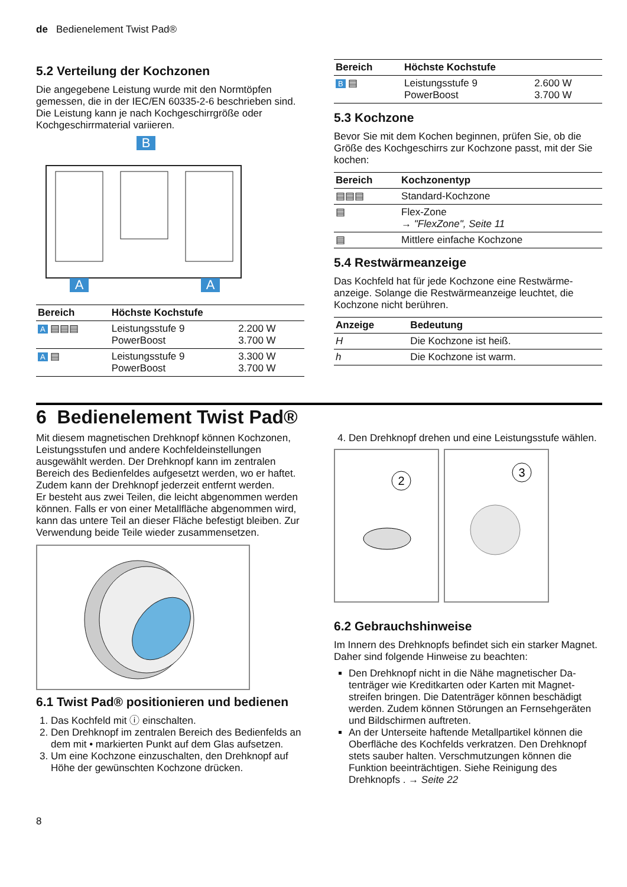de Bedienelement Twist Pad®
5.2 Verteilung der Kochzonen
Die angegebene Leistung wurde mit den Normtöpfen gemessen, die in der IEC/EN 60335-2-6 beschrieben sind. Die Leistung kann je nach Kochgeschirrgröße oder Kochgeschirrmaterial variieren.
B
A
A
| Bereich | Höchste Kochstufe | |
| --- | --- | --- |
| A ▤▤▤ | Leistungsstufe 9 PowerBoost | 2.200 W 3.700 W |
| A ▤ | Leistungsstufe 9 PowerBoost | 3.300 W 3.700 W |
| Bereich | Höchste Kochstufe | |
| --- | --- | --- |
| B ▤ | Leistungsstufe 9 PowerBoost | 2.600 W 3.700 W |
5.3 Kochzone
Bevor Sie mit dem Kochen beginnen, prüfen Sie, ob die Größe des Kochgeschirrs zur Kochzone passt, mit der Sie kochen:
| Bereich | Kochzonentyp |
| --- | --- |
| ▤▤▤ | Standard-Kochzone |
| ▤ | Flex-Zone → "FlexZone", Seite 11 |
| ▤ | Mittlere einfache Kochzone |
5.4 Restwärmeanzeige
Das Kochfeld hat für jede Kochzone eine Restwärme­anzeige. Solange die Restwärmeanzeige leuchtet, die Kochzone nicht berühren.
| Anzeige | Bedeutung |
| --- | --- |
| H | Die Kochzone ist heiß. |
| h | Die Kochzone ist warm. |
6 Bedienelement Twist Pad®
Mit diesem magnetischen Drehknopf können Kochzo­nen, Leistungsstufen und andere Kochfeldeinstellungen ausgewählt werden. Der Drehknopf kann im zentralen Bereich des Bedienfeldes aufgesetzt werden, wo er haftet. Zudem kann der Drehknopf jederzeit entfernt werden.
Er besteht aus zwei Teilen, die leicht abgenommen werden können. Falls er von einer Metallfläche abge­nommen wird, kann das untere Teil an dieser Fläche befestigt bleiben. Zur Verwendung beide Teile wieder zusammensetzen.
6.1 Twist Pad® positionieren und bedienen
1. Das Kochfeld mit ⓘ einschalten.
2. Den Drehknopf im zentralen Bereich des Bedien­felds an dem mit • markierten Punkt auf dem Glas aufsetzen.
3. Um eine Kochzone einzuschalten, den Drehknopf auf Höhe der gewünschten Kochzone drücken.
8
4. Den Drehknopf drehen und eine Leistungsstufe wäh­len.
2
3
6.2 Gebrauchshinweise
Im Innern des Drehknopfs befindet sich ein starker Ma­gnet. Daher sind folgende Hinweise zu beachten:
Den Drehknopf nicht in die Nähe magnetischer Da­tenträger wie Kreditkarten oder Karten mit Magnet­streifen bringen. Die Datenträger können beschädigt werden. Zudem können Störungen an Fernsehgerä­ten und Bildschirmen auftreten.
An der Unterseite haftende Metallpartikel können die Oberfläche des Kochfelds verkratzen. Den Dreh­knopf stets sauber halten. Verschmutzungen können die Funktion beeinträchtigen. Siehe Reinigung des Drehknopfs . → Seite 22